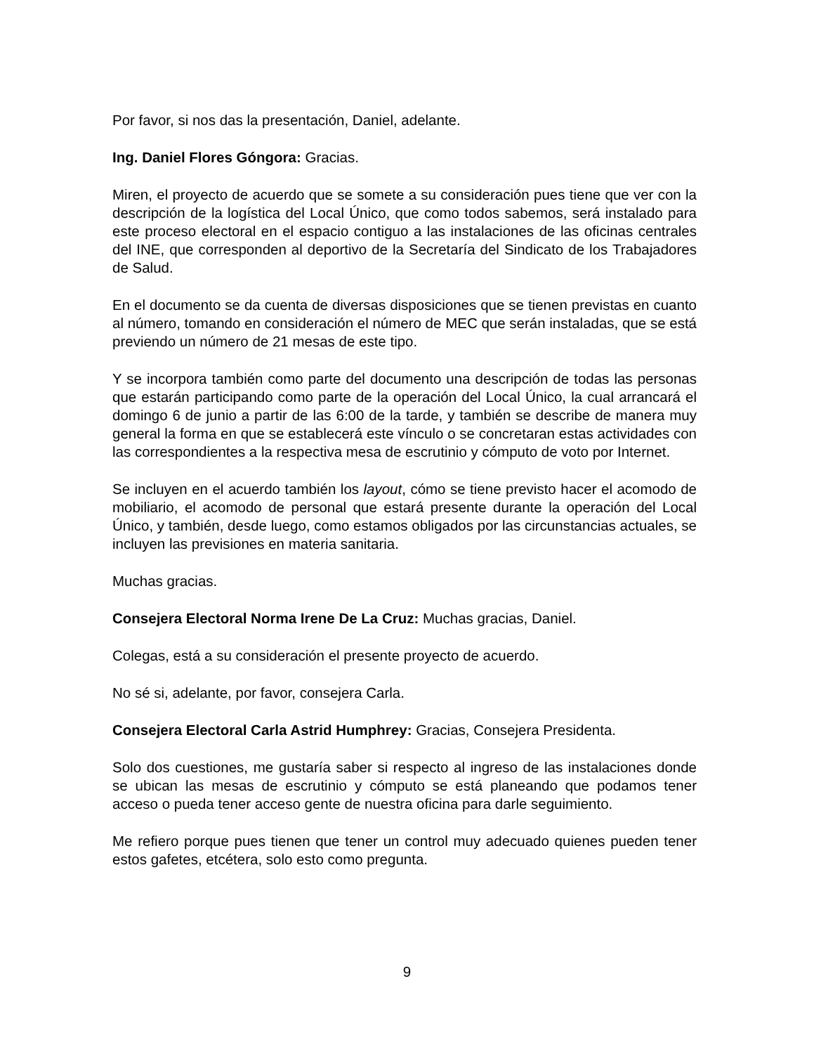Por favor, si nos das la presentación, Daniel, adelante.
Ing. Daniel Flores Góngora: Gracias.
Miren, el proyecto de acuerdo que se somete a su consideración pues tiene que ver con la descripción de la logística del Local Único, que como todos sabemos, será instalado para este proceso electoral en el espacio contiguo a las instalaciones de las oficinas centrales del INE, que corresponden al deportivo de la Secretaría del Sindicato de los Trabajadores de Salud.
En el documento se da cuenta de diversas disposiciones que se tienen previstas en cuanto al número, tomando en consideración el número de MEC que serán instaladas, que se está previendo un número de 21 mesas de este tipo.
Y se incorpora también como parte del documento una descripción de todas las personas que estarán participando como parte de la operación del Local Único, la cual arrancará el domingo 6 de junio a partir de las 6:00 de la tarde, y también se describe de manera muy general la forma en que se establecerá este vínculo o se concretaran estas actividades con las correspondientes a la respectiva mesa de escrutinio y cómputo de voto por Internet.
Se incluyen en el acuerdo también los layout, cómo se tiene previsto hacer el acomodo de mobiliario, el acomodo de personal que estará presente durante la operación del Local Único, y también, desde luego, como estamos obligados por las circunstancias actuales, se incluyen las previsiones en materia sanitaria.
Muchas gracias.
Consejera Electoral Norma Irene De La Cruz: Muchas gracias, Daniel.
Colegas, está a su consideración el presente proyecto de acuerdo.
No sé si, adelante, por favor, consejera Carla.
Consejera Electoral Carla Astrid Humphrey: Gracias, Consejera Presidenta.
Solo dos cuestiones, me gustaría saber si respecto al ingreso de las instalaciones donde se ubican las mesas de escrutinio y cómputo se está planeando que podamos tener acceso o pueda tener acceso gente de nuestra oficina para darle seguimiento.
Me refiero porque pues tienen que tener un control muy adecuado quienes pueden tener estos gafetes, etcétera, solo esto como pregunta.
9